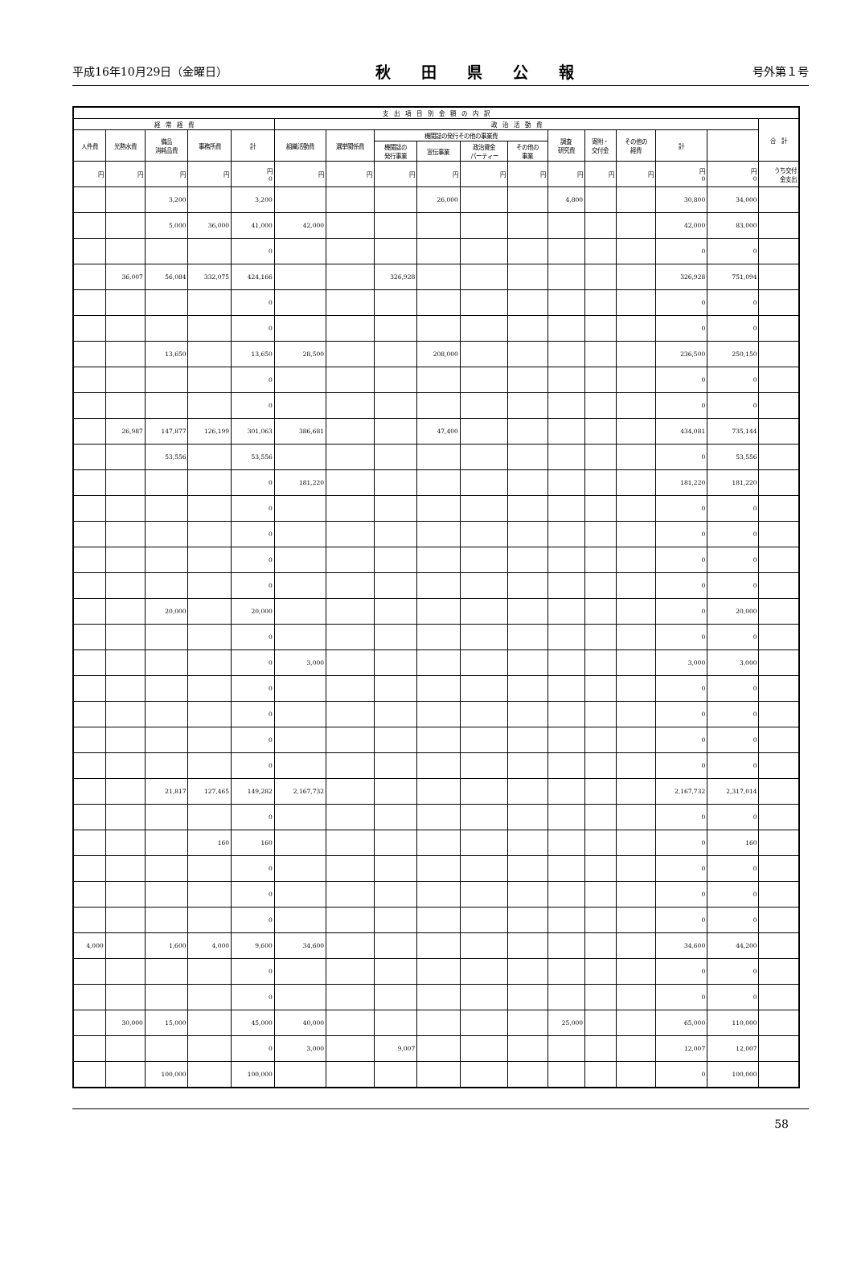平成16年10月29日（金曜日） 秋田県公報 号外第１号
| 支 出 項 目 別 金 額 の 内 訳 | | | | | | | | | | | | | | | | |
| --- | --- | --- | --- | --- | --- | --- | --- | --- | --- | --- | --- | --- | --- | --- | --- | --- |
| 経 常 経 費 | | | | | 政 治 活 動 費 | | | | | | | | | | | 合 計 |
| 人件費 | 光熱水費 | 備品 消耗品費 | 事務所費 | 計 | 組織活動費 | 選挙関係費 | 機関誌の発行その他の事業費 | | | | 調査 研究費 | 寄附・ 交付金 | その他の 経費 | 計 | | |
| | | | | | | | 機関誌の 発行事業 | 宣伝事業 | 政治資金 パーティー | その他の 事業 | | | | | | |
| 円 | 円 | 円 | 円 | 円 0 | 円 | 円 | 円 | 円 | 円 | 円 | 円 | 円 | 円 | 円 0 | 円 0 | うち交付 金支出 |
| | | 3,200 | | 3,200 | | | | 26,000 | | | 4,800 | | | 30,800 | 34,000 | |
| | | 5,000 | 36,000 | 41,000 | 42,000 | | | | | | | | | 42,000 | 83,000 | |
| | | | | 0 | | | | | | | | | | 0 | 0 | |
| | 36,007 | 56,084 | 332,075 | 424,166 | | | 326,928 | | | | | | | 326,928 | 751,094 | |
| | | | | 0 | | | | | | | | | | 0 | 0 | |
| | | | | 0 | | | | | | | | | | 0 | 0 | |
| | | 13,650 | | 13,650 | 28,500 | | | 208,000 | | | | | | 236,500 | 250,150 | |
| | | | | 0 | | | | | | | | | | 0 | 0 | |
| | | | | 0 | | | | | | | | | | 0 | 0 | |
| | 26,987 | 147,877 | 126,199 | 301,063 | 386,681 | | | 47,400 | | | | | | 434,081 | 735,144 | |
| | | 53,556 | | 53,556 | | | | | | | | | | 0 | 53,556 | |
| | | | | 0 | 181,220 | | | | | | | | | 181,220 | 181,220 | |
| | | | | 0 | | | | | | | | | | 0 | 0 | |
| | | | | 0 | | | | | | | | | | 0 | 0 | |
| | | | | 0 | | | | | | | | | | 0 | 0 | |
| | | | | 0 | | | | | | | | | | 0 | 0 | |
| | | 20,000 | | 20,000 | | | | | | | | | | 0 | 20,000 | |
| | | | | 0 | | | | | | | | | | 0 | 0 | |
| | | | | 0 | 3,000 | | | | | | | | | 3,000 | 3,000 | |
| | | | | 0 | | | | | | | | | | 0 | 0 | |
| | | | | 0 | | | | | | | | | | 0 | 0 | |
| | | | | 0 | | | | | | | | | | 0 | 0 | |
| | | | | 0 | | | | | | | | | | 0 | 0 | |
| | | 21,817 | 127,465 | 149,282 | 2,167,732 | | | | | | | | | 2,167,732 | 2,317,014 | |
| | | | | 0 | | | | | | | | | | 0 | 0 | |
| | | | 160 | 160 | | | | | | | | | | 0 | 160 | |
| | | | | 0 | | | | | | | | | | 0 | 0 | |
| | | | | 0 | | | | | | | | | | 0 | 0 | |
| | | | | 0 | | | | | | | | | | 0 | 0 | |
| 4,000 | | 1,600 | 4,000 | 9,600 | 34,600 | | | | | | | | | 34,600 | 44,200 | |
| | | | | 0 | | | | | | | | | | 0 | 0 | |
| | | | | 0 | | | | | | | | | | 0 | 0 | |
| | 30,000 | 15,000 | | 45,000 | 40,000 | | | | | | 25,000 | | | 65,000 | 110,000 | |
| | | | | 0 | 3,000 | | 9,007 | | | | | | | 12,007 | 12,007 | |
| | | 100,000 | | 100,000 | | | | | | | | | | 0 | 100,000 | |
58